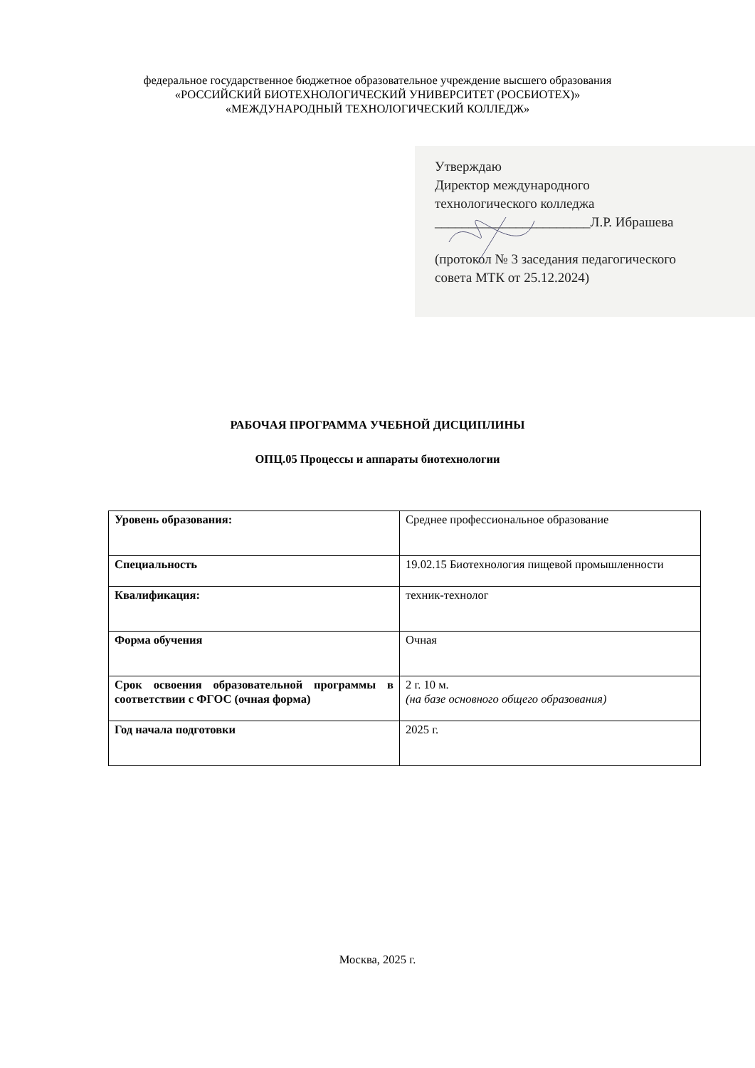федеральное государственное бюджетное образовательное учреждение высшего образования
«РОССИЙСКИЙ БИОТЕХНОЛОГИЧЕСКИЙ УНИВЕРСИТЕТ (РОСБИОТЕХ)»
«МЕЖДУНАРОДНЫЙ ТЕХНОЛОГИЧЕСКИЙ КОЛЛЕДЖ»
Утверждаю
Директор международного
технологического колледжа
_______________________Л.Р. Ибрашева
(протокол № 3 заседания педагогического
совета МТК от 25.12.2024)
РАБОЧАЯ ПРОГРАММА УЧЕБНОЙ ДИСЦИПЛИНЫ
ОПЦ.05 Процессы и аппараты биотехнологии
| Уровень образования: | Среднее профессиональное образование |
| Специальность | 19.02.15 Биотехнология пищевой промышленности |
| Квалификация: | техник-технолог |
| Форма обучения | Очная |
| Срок освоения образовательной программы в соответствии с ФГОС (очная форма) | 2 г. 10 м. (на базе основного общего образования) |
| Год начала подготовки | 2025 г. |
Москва, 2025 г.